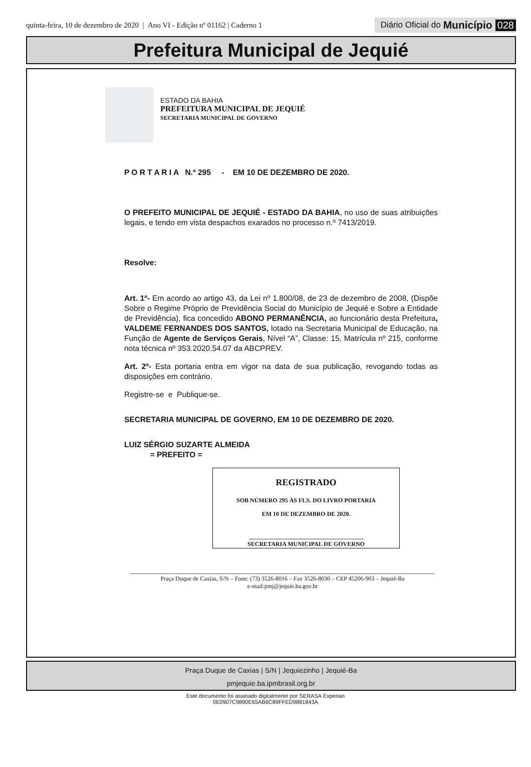quinta-feira, 10 de dezembro de 2020 | Ano VI - Edição nº 01162 | Caderno 1
Diário Oficial do Município 028
Prefeitura Municipal de Jequié
ESTADO DA BAHIA
PREFEITURA MUNICIPAL DE JEQUIÉ
SECRETARIA MUNICIPAL DE GOVERNO
P O R T A R I A N.º 295 - EM 10 DE DEZEMBRO DE 2020.
O PREFEITO MUNICIPAL DE JEQUIÉ - ESTADO DA BAHIA, no uso de suas atribuições legais, e tendo em vista despachos exarados no processo n.º 7413/2019.
Resolve:
Art. 1º- Em acordo ao artigo 43, da Lei nº 1.800/08, de 23 de dezembro de 2008, (Dispõe Sobre o Regime Próprio de Previdência Social do Município de Jequié e Sobre a Entidade de Previdência), fica concedido ABONO PERMANÊNCIA, ao funcionário desta Prefeitura, VALDEME FERNANDES DOS SANTOS, lotado na Secretaria Municipal de Educação, na Função de Agente de Serviços Gerais, Nível “A”, Classe: 15, Matrícula nº 215, conforme nota técnica nº 353.2020.54.07 da ABCPREV.
Art. 2º- Esta portaria entra em vigor na data de sua publicação, revogando todas as disposições em contrário.
Registre-se e Publique-se.
SECRETARIA MUNICIPAL DE GOVERNO, EM 10 DE DEZEMBRO DE 2020.
LUIZ SÉRGIO SUZARTE ALMEIDA
= PREFEITO =
REGISTRADO
SOB NÚMERO 295 ÀS FLS. DO LIVRO PORTARIA
EM 10 DE DEZEMBRO DE 2020.
______________________________________
SECRETARIA MUNICIPAL DE GOVERNO
Praça Duque de Caxias, S/N – Fone: (73) 3526-8016 – Fax 3526-8030 – CEP 45206-903 – Jequié-Ba
e-mail:pmj@jequie.ba.gov.br
Praça Duque de Caxias | S/N | Jequiezinho | Jequié-Ba
pmjequie.ba.ipmbrasil.org.br
Este documento foi assinado digitalmente por SERASA Experian
0E0907C9890E65AB6C89FFED9881843A